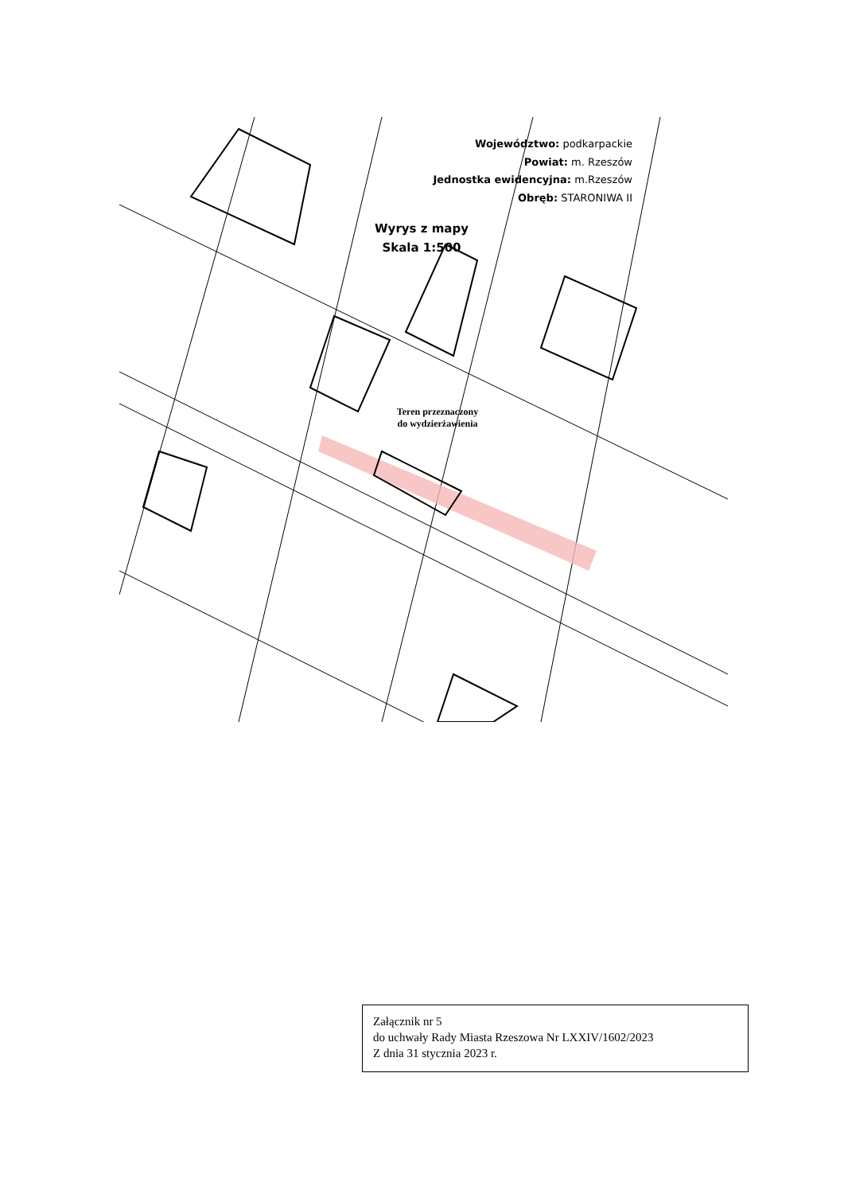Województwo: podkarpackie
Powiat: m. Rzeszów
Jednostka ewidencyjna: m.Rzeszów
Obręb: STARONIWA II
Wyrys z mapy
Skala 1:500
Teren przeznaczony
do wydzierżawienia
Załącznik nr 5
do uchwały Rady Miasta Rzeszowa Nr LXXIV/1602/2023
Z dnia 31 stycznia 2023 r.